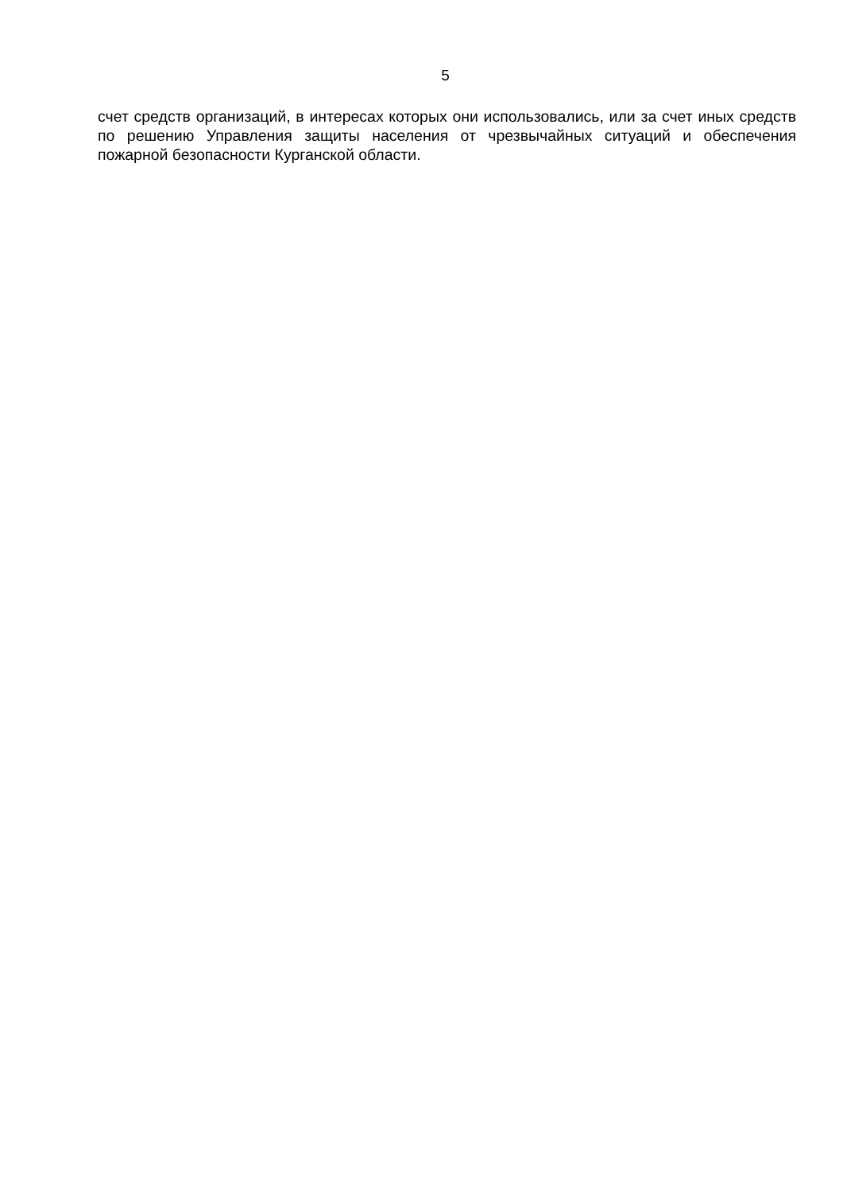5
счет средств организаций, в интересах которых они использовались, или за счет иных средств по решению Управления защиты населения от чрезвычайных ситуаций и обеспечения пожарной безопасности Курганской области.